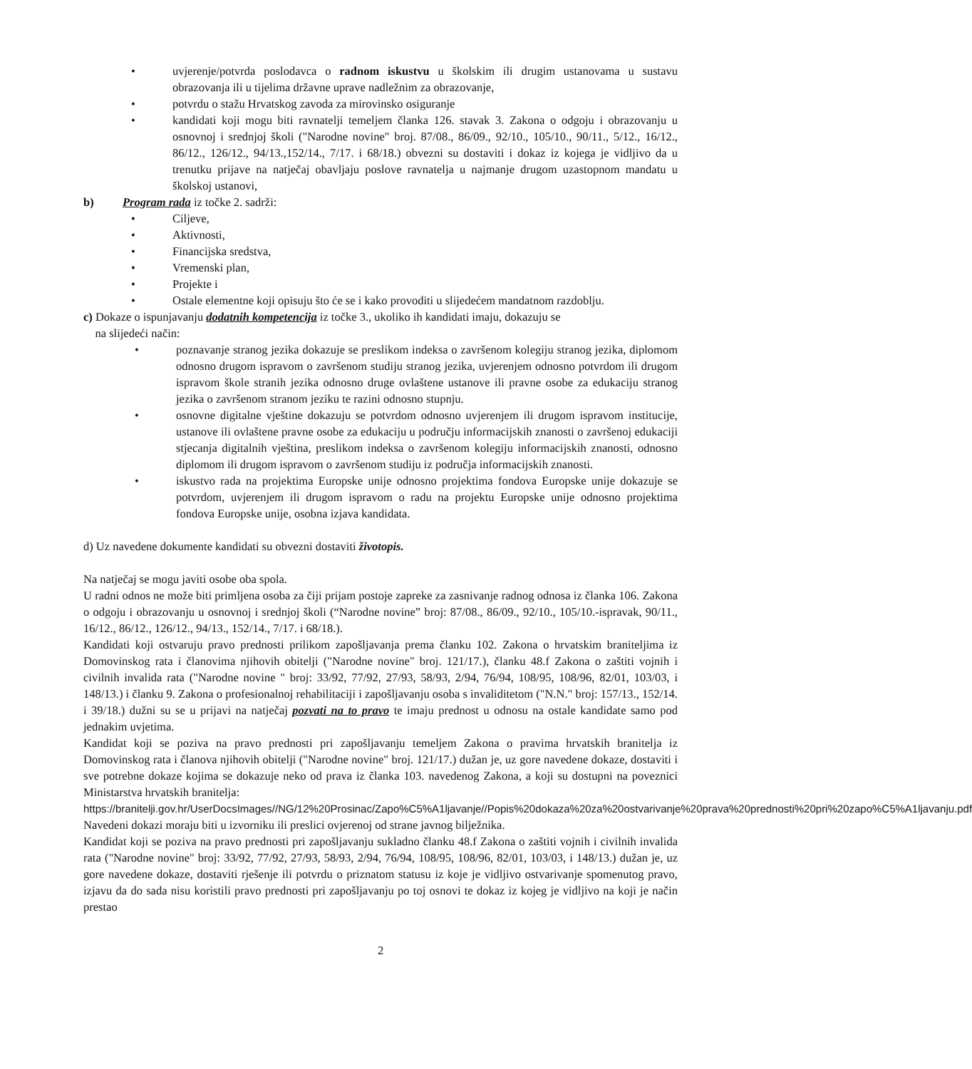• uvjerenje/potvrda poslodavca o radnom iskustvu u školskim ili drugim ustanovama u sustavu obrazovanja ili u tijelima državne uprave nadležnim za obrazovanje,
• potvrdu o stažu Hrvatskog zavoda za mirovinsko osiguranje
• kandidati koji mogu biti ravnatelji temeljem članka 126. stavak 3. Zakona o odgoju i obrazovanju u osnovnoj i srednjoj školi ("Narodne novine" broj. 87/08., 86/09., 92/10., 105/10., 90/11., 5/12., 16/12., 86/12., 126/12., 94/13.,152/14., 7/17. i 68/18.) obvezni su dostaviti i dokaz iz kojega je vidljivo da u trenutku prijave na natječaj obavljaju poslove ravnatelja u najmanje drugom uzastopnom mandatu u školskoj ustanovi,
b) Program rada iz točke 2. sadrži:
• Ciljeve,
• Aktivnosti,
• Financijska sredstva,
• Vremenski plan,
• Projekte i
• Ostale elementne koji opisuju što će se i kako provoditi u slijedećem mandatnom razdoblju.
c) Dokaze o ispunjavanju dodatnih kompetencija iz točke 3., ukoliko ih kandidati imaju, dokazuju se
na slijedeći način:
• poznavanje stranog jezika dokazuje se preslikom indeksa o završenom kolegiju stranog jezika, diplomom odnosno drugom ispravom o završenom studiju stranog jezika, uvjerenjem odnosno potvrdom ili drugom ispravom škole stranih jezika odnosno druge ovlaštene ustanove ili pravne osobe za edukaciju stranog jezika o završenom stranom jeziku te razini odnosno stupnju.
• osnovne digitalne vještine dokazuju se potvrdom odnosno uvjerenjem ili drugom ispravom institucije, ustanove ili ovlaštene pravne osobe za edukaciju u području informacijskih znanosti o završenoj edukaciji stjecanja digitalnih vještina, preslikom indeksa o završenom kolegiju informacijskih znanosti, odnosno diplomom ili drugom ispravom o završenom studiju iz područja informacijskih znanosti.
• iskustvo rada na projektima Europske unije odnosno projektima fondova Europske unije dokazuje se potvrdom, uvjerenjem ili drugom ispravom o radu na projektu Europske unije odnosno projektima fondova Europske unije, osobna izjava kandidata.
d) Uz navedene dokumente kandidati su obvezni dostaviti životopis.
Na natječaj se mogu javiti osobe oba spola.
U radni odnos ne može biti primljena osoba za čiji prijam postoje zapreke za zasnivanje radnog odnosa iz članka 106. Zakona o odgoju i obrazovanju u osnovnoj i srednjoj školi (“Narodne novine” broj: 87/08., 86/09., 92/10., 105/10.-ispravak, 90/11., 16/12., 86/12., 126/12., 94/13., 152/14., 7/17. i 68/18.).
Kandidati koji ostvaruju pravo prednosti prilikom zapošljavanja prema članku 102. Zakona o hrvatskim braniteljima iz Domovinskog rata i članovima njihovih obitelji ("Narodne novine" broj. 121/17.), članku 48.f Zakona o zaštiti vojnih i civilnih invalida rata ("Narodne novine " broj: 33/92, 77/92, 27/93, 58/93, 2/94, 76/94, 108/95, 108/96, 82/01, 103/03, i 148/13.) i članku 9. Zakona o profesionalnoj rehabilitaciji i zapošljavanju osoba s invaliditetom ("N.N." broj: 157/13., 152/14. i 39/18.) dužni su se u prijavi na natječaj pozvati na to pravo te imaju prednost u odnosu na ostale kandidate samo pod jednakim uvjetima.
Kandidat koji se poziva na pravo prednosti pri zapošljavanju temeljem Zakona o pravima hrvatskih branitelja iz Domovinskog rata i članova njihovih obitelji ("Narodne novine" broj. 121/17.) dužan je, uz gore navedene dokaze, dostaviti i sve potrebne dokaze kojima se dokazuje neko od prava iz članka 103. navedenog Zakona, a koji su dostupni na poveznici Ministarstva hrvatskih branitelja:
https://branitelji.gov.hr/UserDocsImages//NG/12%20Prosinac/Zapo%C5%A1ljavanje//Popis%20dokaza%20za%20ostvarivanje%20prava%20prednosti%20pri%20zapo%C5%A1ljavanju.pdf
Navedeni dokazi moraju biti u izvorniku ili preslici ovjerenoj od strane javnog bilježnika.
Kandidat koji se poziva na pravo prednosti pri zapošljavanju sukladno članku 48.f Zakona o zaštiti vojnih i civilnih invalida rata ("Narodne novine" broj: 33/92, 77/92, 27/93, 58/93, 2/94, 76/94, 108/95, 108/96, 82/01, 103/03, i 148/13.) dužan je, uz gore navedene dokaze, dostaviti rješenje ili potvrdu o priznatom statusu iz koje je vidljivo ostvarivanje spomenutog pravo, izjavu da do sada nisu koristili pravo prednosti pri zapošljavanju po toj osnovi te dokaz iz kojeg je vidljivo na koji je način prestao
2